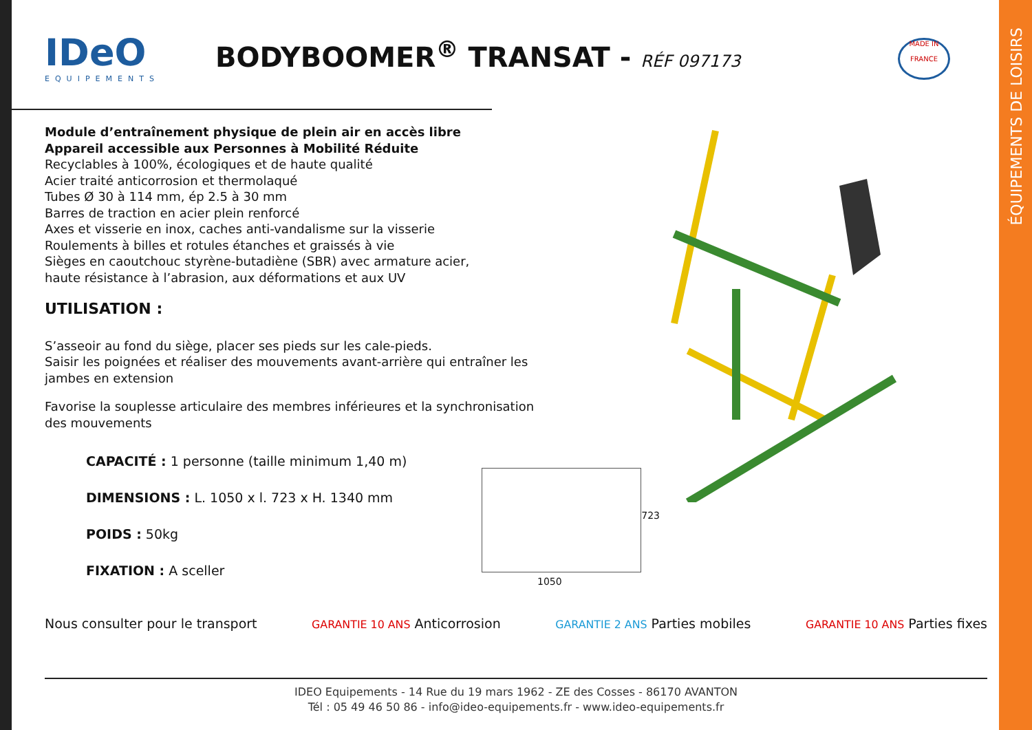ÉQUIPEMENTS DE LOISIRS
IDeO
EQUIPEMENTS
BODYBOOMER<sup>®</sup> TRANSAT - RÉF 097173
MADE IN
FRANCE
Module d’entraînement physique de plein air en accès libre
Appareil accessible aux Personnes à Mobilité Réduite
Recyclables à 100%, écologiques et de haute qualité
Acier traité anticorrosion et thermolaqué
Tubes Ø 30 à 114 mm, ép 2.5 à 30 mm
Barres de traction en acier plein renforcé
Axes et visserie en inox, caches anti-vandalisme sur la visserie
Roulements à billes et rotules étanches et graissés à vie
Sièges en caoutchouc styrène-butadiène (SBR) avec armature acier,
haute résistance à l’abrasion, aux déformations et aux UV
UTILISATION :
S’asseoir au fond du siège, placer ses pieds sur les cale-pieds.
Saisir les poignées et réaliser des mouvements avant-arrière qui entraîner les jambes en extension
Favorise la souplesse articulaire des membres inférieures et la synchronisation des mouvements
CAPACITÉ : 1 personne (taille minimum 1,40 m)
DIMENSIONS : L. 1050 x l. 723 x H. 1340 mm
POIDS : 50kg
FIXATION : A sceller
1050
723
Nous consulter pour le transport GARANTIE 10 ANS Anticorrosion GARANTIE 2 ANS Parties mobiles GARANTIE 10 ANS Parties fixes
IDEO Equipements - 14 Rue du 19 mars 1962 - ZE des Cosses - 86170 AVANTON
Tél : 05 49 46 50 86 - info@ideo-equipements.fr - www.ideo-equipements.fr